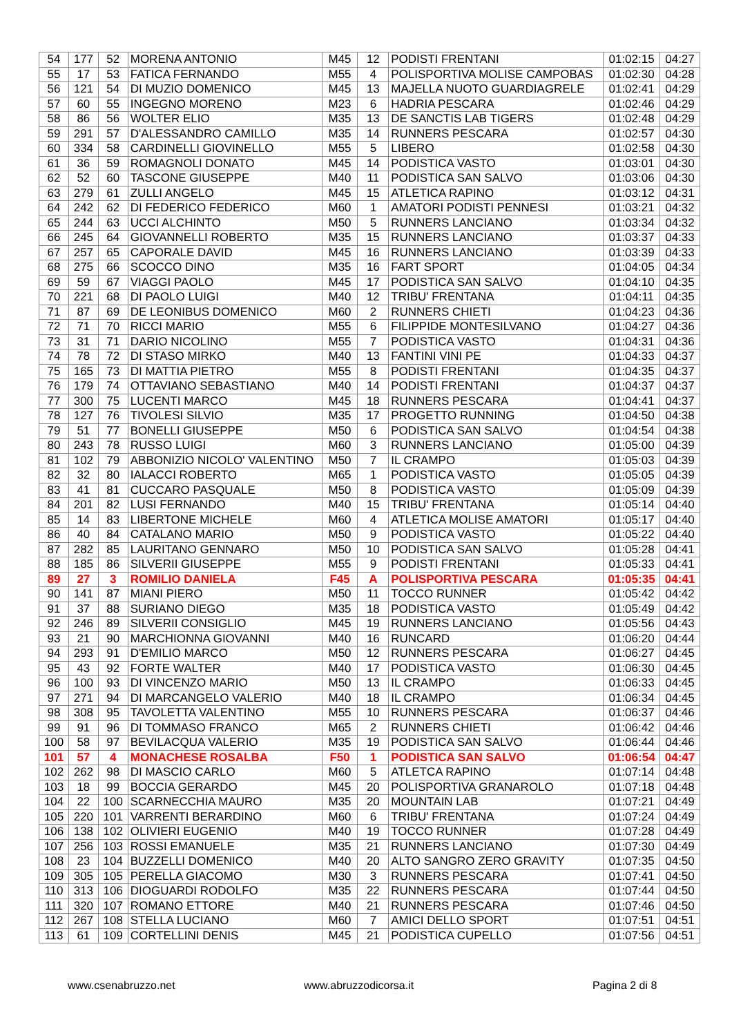| 54 | 177 | 52 | MORENA ANTONIO | M45 | 12 | PODISTI FRENTANI | 01:02:15 | 04:27 |
| 55 | 17 | 53 | FATICA FERNANDO | M55 | 4 | POLISPORTIVA MOLISE CAMPOBAS | 01:02:30 | 04:28 |
| 56 | 121 | 54 | DI MUZIO DOMENICO | M45 | 13 | MAJELLA NUOTO GUARDIAGRELE | 01:02:41 | 04:29 |
| 57 | 60 | 55 | INGEGNO MORENO | M23 | 6 | HADRIA PESCARA | 01:02:46 | 04:29 |
| 58 | 86 | 56 | WOLTER ELIO | M35 | 13 | DE SANCTIS LAB TIGERS | 01:02:48 | 04:29 |
| 59 | 291 | 57 | D'ALESSANDRO CAMILLO | M35 | 14 | RUNNERS PESCARA | 01:02:57 | 04:30 |
| 60 | 334 | 58 | CARDINELLI GIOVINELLO | M55 | 5 | LIBERO | 01:02:58 | 04:30 |
| 61 | 36 | 59 | ROMAGNOLI DONATO | M45 | 14 | PODISTICA VASTO | 01:03:01 | 04:30 |
| 62 | 52 | 60 | TASCONE GIUSEPPE | M40 | 11 | PODISTICA SAN SALVO | 01:03:06 | 04:30 |
| 63 | 279 | 61 | ZULLI ANGELO | M45 | 15 | ATLETICA RAPINO | 01:03:12 | 04:31 |
| 64 | 242 | 62 | DI FEDERICO FEDERICO | M60 | 1 | AMATORI PODISTI PENNESI | 01:03:21 | 04:32 |
| 65 | 244 | 63 | UCCI ALCHINTO | M50 | 5 | RUNNERS LANCIANO | 01:03:34 | 04:32 |
| 66 | 245 | 64 | GIOVANNELLI ROBERTO | M35 | 15 | RUNNERS LANCIANO | 01:03:37 | 04:33 |
| 67 | 257 | 65 | CAPORALE DAVID | M45 | 16 | RUNNERS LANCIANO | 01:03:39 | 04:33 |
| 68 | 275 | 66 | SCOCCO DINO | M35 | 16 | FART SPORT | 01:04:05 | 04:34 |
| 69 | 59 | 67 | VIAGGI PAOLO | M45 | 17 | PODISTICA SAN SALVO | 01:04:10 | 04:35 |
| 70 | 221 | 68 | DI PAOLO LUIGI | M40 | 12 | TRIBU' FRENTANA | 01:04:11 | 04:35 |
| 71 | 87 | 69 | DE LEONIBUS DOMENICO | M60 | 2 | RUNNERS CHIETI | 01:04:23 | 04:36 |
| 72 | 71 | 70 | RICCI MARIO | M55 | 6 | FILIPPIDE MONTESILVANO | 01:04:27 | 04:36 |
| 73 | 31 | 71 | DARIO NICOLINO | M55 | 7 | PODISTICA VASTO | 01:04:31 | 04:36 |
| 74 | 78 | 72 | DI STASO MIRKO | M40 | 13 | FANTINI VINI PE | 01:04:33 | 04:37 |
| 75 | 165 | 73 | DI MATTIA PIETRO | M55 | 8 | PODISTI FRENTANI | 01:04:35 | 04:37 |
| 76 | 179 | 74 | OTTAVIANO SEBASTIANO | M40 | 14 | PODISTI FRENTANI | 01:04:37 | 04:37 |
| 77 | 300 | 75 | LUCENTI MARCO | M45 | 18 | RUNNERS PESCARA | 01:04:41 | 04:37 |
| 78 | 127 | 76 | TIVOLESI SILVIO | M35 | 17 | PROGETTO RUNNING | 01:04:50 | 04:38 |
| 79 | 51 | 77 | BONELLI GIUSEPPE | M50 | 6 | PODISTICA SAN SALVO | 01:04:54 | 04:38 |
| 80 | 243 | 78 | RUSSO LUIGI | M60 | 3 | RUNNERS LANCIANO | 01:05:00 | 04:39 |
| 81 | 102 | 79 | ABBONIZIO NICOLO' VALENTINO | M50 | 7 | IL CRAMPO | 01:05:03 | 04:39 |
| 82 | 32 | 80 | IALACCI ROBERTO | M65 | 1 | PODISTICA VASTO | 01:05:05 | 04:39 |
| 83 | 41 | 81 | CUCCARO PASQUALE | M50 | 8 | PODISTICA VASTO | 01:05:09 | 04:39 |
| 84 | 201 | 82 | LUSI FERNANDO | M40 | 15 | TRIBU' FRENTANA | 01:05:14 | 04:40 |
| 85 | 14 | 83 | LIBERTONE MICHELE | M60 | 4 | ATLETICA MOLISE AMATORI | 01:05:17 | 04:40 |
| 86 | 40 | 84 | CATALANO MARIO | M50 | 9 | PODISTICA VASTO | 01:05:22 | 04:40 |
| 87 | 282 | 85 | LAURITANO GENNARO | M50 | 10 | PODISTICA SAN SALVO | 01:05:28 | 04:41 |
| 88 | 185 | 86 | SILVERII GIUSEPPE | M55 | 9 | PODISTI FRENTANI | 01:05:33 | 04:41 |
| 89 | 27 | 3 | ROMILIO DANIELA | F45 | A | POLISPORTIVA PESCARA | 01:05:35 | 04:41 |
| 90 | 141 | 87 | MIANI PIERO | M50 | 11 | TOCCO RUNNER | 01:05:42 | 04:42 |
| 91 | 37 | 88 | SURIANO DIEGO | M35 | 18 | PODISTICA VASTO | 01:05:49 | 04:42 |
| 92 | 246 | 89 | SILVERII CONSIGLIO | M45 | 19 | RUNNERS LANCIANO | 01:05:56 | 04:43 |
| 93 | 21 | 90 | MARCHIONNA GIOVANNI | M40 | 16 | RUNCARD | 01:06:20 | 04:44 |
| 94 | 293 | 91 | D'EMILIO MARCO | M50 | 12 | RUNNERS PESCARA | 01:06:27 | 04:45 |
| 95 | 43 | 92 | FORTE WALTER | M40 | 17 | PODISTICA VASTO | 01:06:30 | 04:45 |
| 96 | 100 | 93 | DI VINCENZO MARIO | M50 | 13 | IL CRAMPO | 01:06:33 | 04:45 |
| 97 | 271 | 94 | DI MARCANGELO VALERIO | M40 | 18 | IL CRAMPO | 01:06:34 | 04:45 |
| 98 | 308 | 95 | TAVOLETTA VALENTINO | M55 | 10 | RUNNERS PESCARA | 01:06:37 | 04:46 |
| 99 | 91 | 96 | DI TOMMASO FRANCO | M65 | 2 | RUNNERS CHIETI | 01:06:42 | 04:46 |
| 100 | 58 | 97 | BEVILACQUA VALERIO | M35 | 19 | PODISTICA SAN SALVO | 01:06:44 | 04:46 |
| 101 | 57 | 4 | MONACHESE ROSALBA | F50 | 1 | PODISTICA SAN SALVO | 01:06:54 | 04:47 |
| 102 | 262 | 98 | DI MASCIO CARLO | M60 | 5 | ATLETCA RAPINO | 01:07:14 | 04:48 |
| 103 | 18 | 99 | BOCCIA GERARDO | M45 | 20 | POLISPORTIVA GRANAROLO | 01:07:18 | 04:48 |
| 104 | 22 | 100 | SCARNECCHIA MAURO | M35 | 20 | MOUNTAIN LAB | 01:07:21 | 04:49 |
| 105 | 220 | 101 | VARRENTI BERARDINO | M60 | 6 | TRIBU' FRENTANA | 01:07:24 | 04:49 |
| 106 | 138 | 102 | OLIVIERI EUGENIO | M40 | 19 | TOCCO RUNNER | 01:07:28 | 04:49 |
| 107 | 256 | 103 | ROSSI EMANUELE | M35 | 21 | RUNNERS LANCIANO | 01:07:30 | 04:49 |
| 108 | 23 | 104 | BUZZELLI DOMENICO | M40 | 20 | ALTO SANGRO ZERO GRAVITY | 01:07:35 | 04:50 |
| 109 | 305 | 105 | PERELLA GIACOMO | M30 | 3 | RUNNERS PESCARA | 01:07:41 | 04:50 |
| 110 | 313 | 106 | DIOGUARDI RODOLFO | M35 | 22 | RUNNERS PESCARA | 01:07:44 | 04:50 |
| 111 | 320 | 107 | ROMANO ETTORE | M40 | 21 | RUNNERS PESCARA | 01:07:46 | 04:50 |
| 112 | 267 | 108 | STELLA LUCIANO | M60 | 7 | AMICI DELLO SPORT | 01:07:51 | 04:51 |
| 113 | 61 | 109 | CORTELLINI DENIS | M45 | 21 | PODISTICA CUPELLO | 01:07:56 | 04:51 |
www.csenabruzzo.net www.abruzzodicorsa.it Pagina 2 di 8